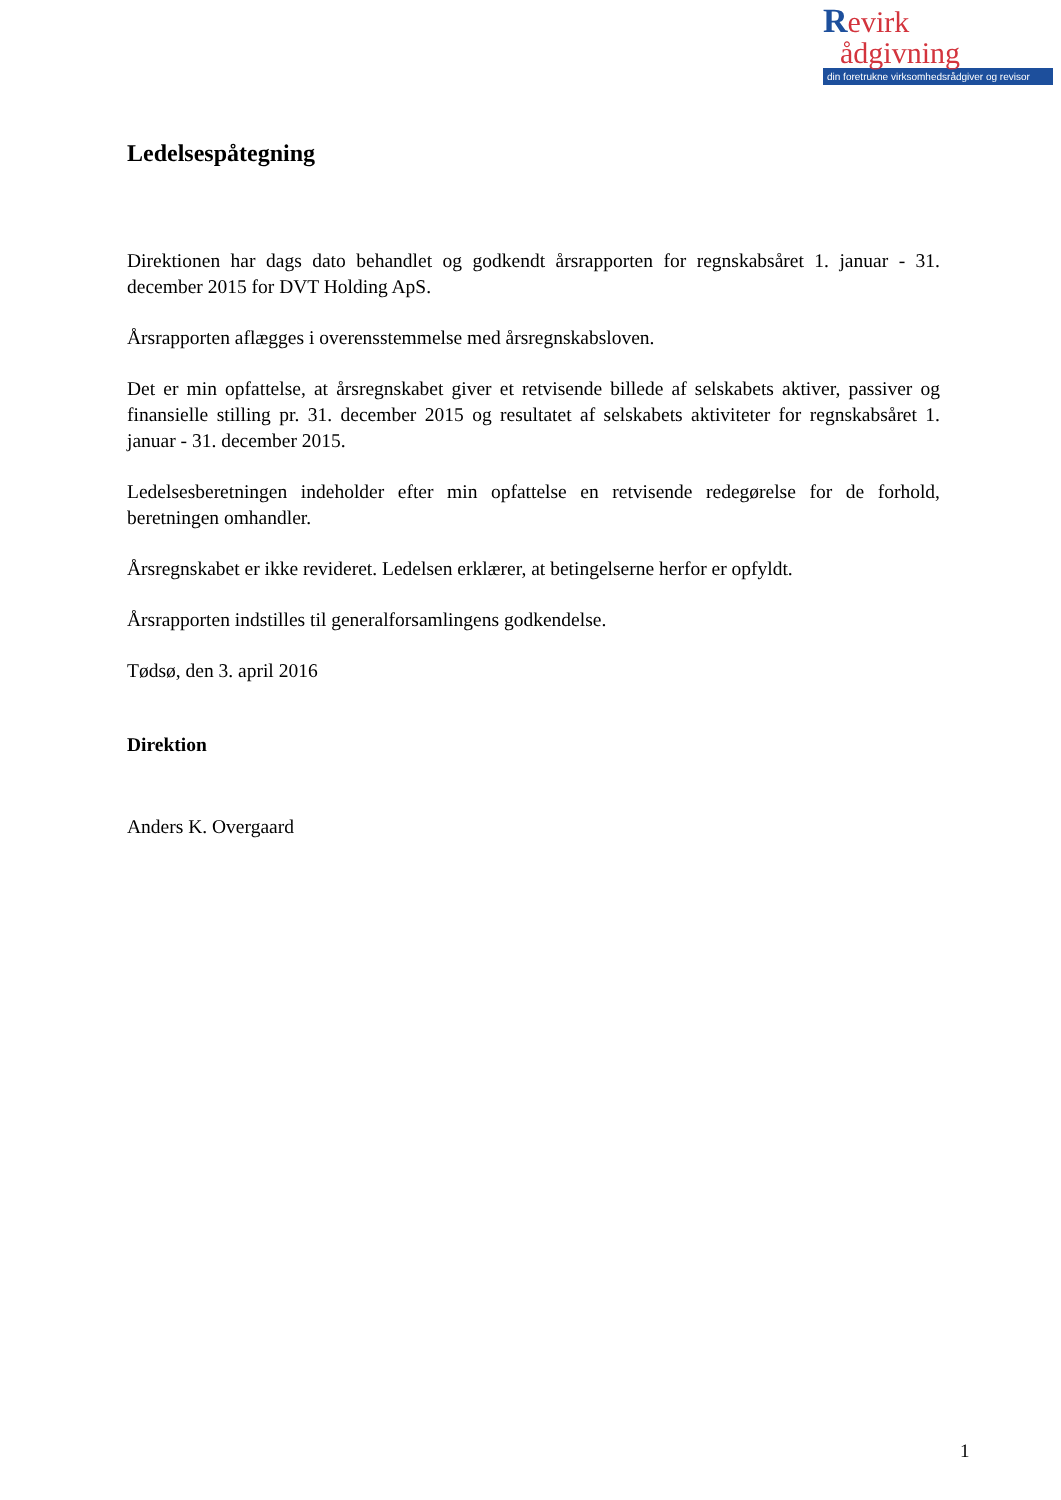Revirk
ådgivning
din foretrukne virksomhedsrådgiver og revisor
Ledelsespåtegning
Direktionen har dags dato behandlet og godkendt årsrapporten for regnskabsåret 1. januar - 31. december 2015 for DVT Holding ApS.
Årsrapporten aflægges i overensstemmelse med årsregnskabsloven.
Det er min opfattelse, at årsregnskabet giver et retvisende billede af selskabets aktiver, passiver og finansielle stilling pr. 31. december 2015 og resultatet af selskabets aktiviteter for regnskabsåret 1. januar - 31. december 2015.
Ledelsesberetningen indeholder efter min opfattelse en retvisende redegørelse for de forhold, beretningen omhandler.
Årsregnskabet er ikke revideret. Ledelsen erklærer, at betingelserne herfor er opfyldt.
Årsrapporten indstilles til generalforsamlingens godkendelse.
Tødsø, den 3. april 2016
Direktion
Anders K. Overgaard
1